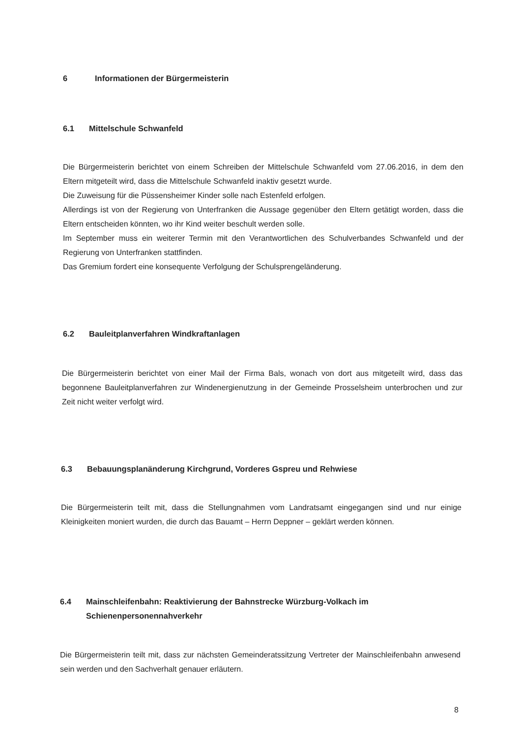6 Informationen der Bürgermeisterin
6.1 Mittelschule Schwanfeld
Die Bürgermeisterin berichtet von einem Schreiben der Mittelschule Schwanfeld vom 27.06.2016, in dem den Eltern mitgeteilt wird, dass die Mittelschule Schwanfeld inaktiv gesetzt wurde.
Die Zuweisung für die Püssensheimer Kinder solle nach Estenfeld erfolgen.
Allerdings ist von der Regierung von Unterfranken die Aussage gegenüber den Eltern getätigt worden, dass die Eltern entscheiden könnten, wo ihr Kind weiter beschult werden solle.
Im September muss ein weiterer Termin mit den Verantwortlichen des Schulverbandes Schwanfeld und der Regierung von Unterfranken stattfinden.
Das Gremium fordert eine konsequente Verfolgung der Schulsprengeländerung.
6.2 Bauleitplanverfahren Windkraftanlagen
Die Bürgermeisterin berichtet von einer Mail der Firma Bals, wonach von dort aus mitgeteilt wird, dass das begonnene Bauleitplanverfahren zur Windenergienutzung in der Gemeinde Prosselsheim unterbrochen und zur Zeit nicht weiter verfolgt wird.
6.3 Bebauungsplanänderung Kirchgrund, Vorderes Gspreu und Rehwiese
Die Bürgermeisterin teilt mit, dass die Stellungnahmen vom Landratsamt eingegangen sind und nur einige Kleinigkeiten moniert wurden, die durch das Bauamt – Herrn Deppner – geklärt werden können.
6.4 Mainschleifenbahn: Reaktivierung der Bahnstrecke Würzburg-Volkach im Schienenpersonennahverkehr
Die Bürgermeisterin teilt mit, dass zur nächsten Gemeinderatssitzung Vertreter der Mainschleifenbahn anwesend sein werden und den Sachverhalt genauer erläutern.
8